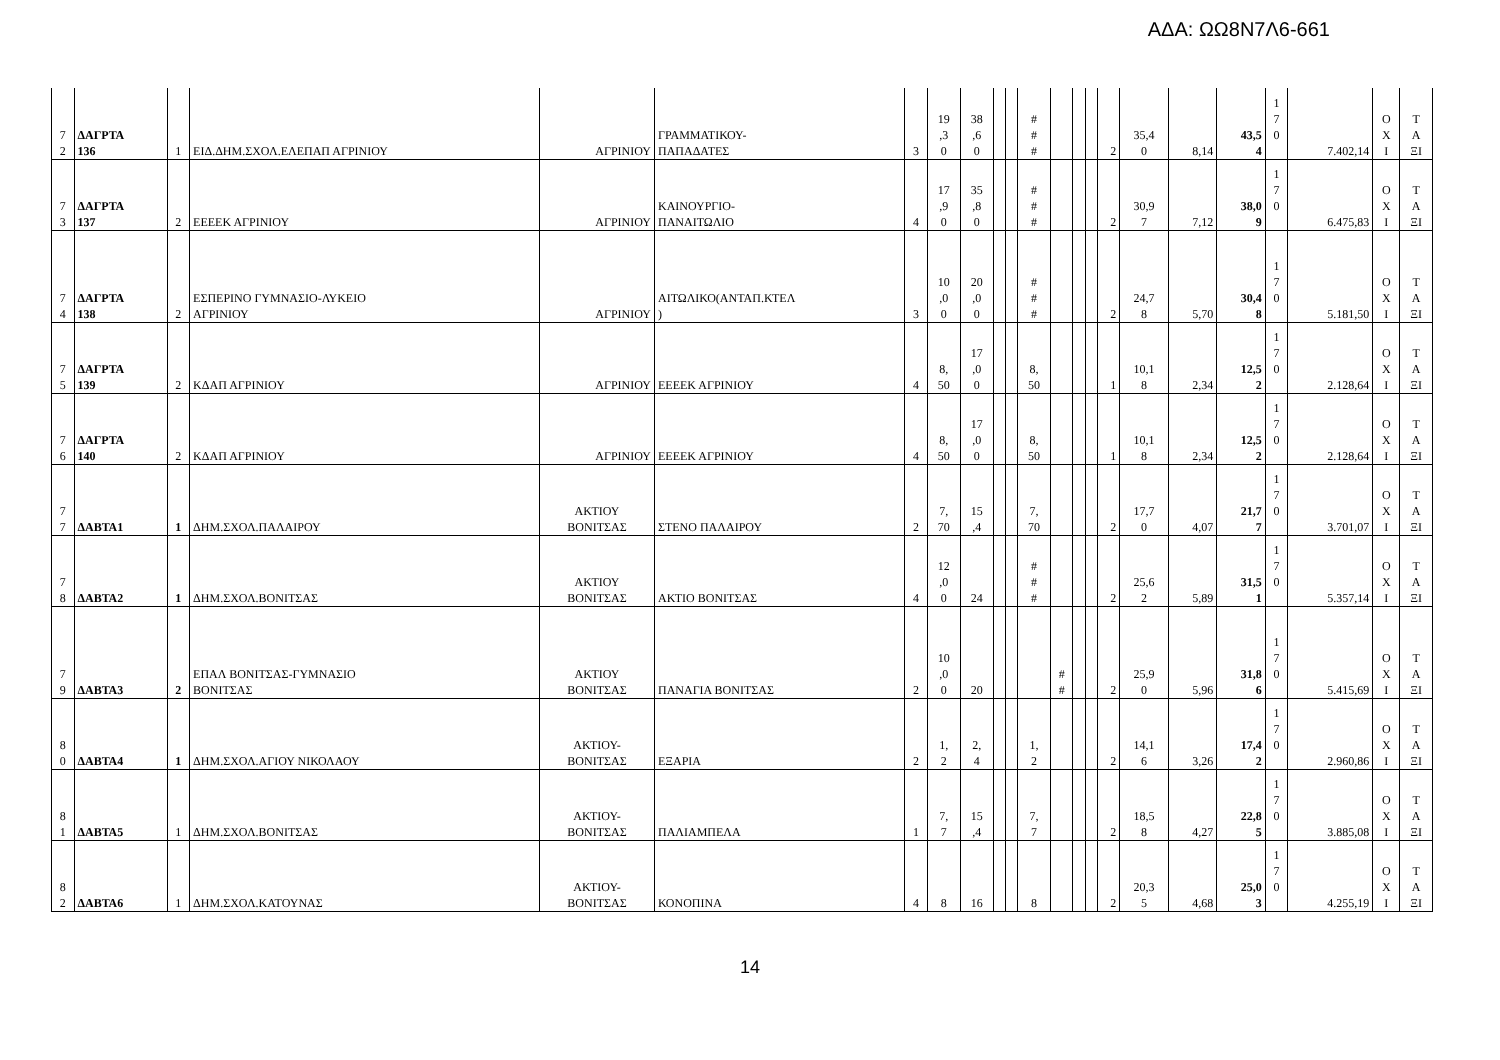ΑΔΑ: ΩΩ8Ν7Λ6-661
| 7 2 | ΔΑΓΡΤΑ 136 | 1 | ΕΙΔ.ΔΗΜ.ΣΧΟΛ.ΕΛΕΠΑΠ ΑΓΡΙΝΙΟΥ | ΑΓΡΙΝΙΟΥ | ΓΡΑΜΜΑΤΙΚΟΥ- ΠΑΠΑΔΑΤΕΣ | 3 | 19 ,3 0 | 38 ,6 0 | | | # # # | | | | 2 | 35,4 0 | 8,14 | 43,5 4 | 1 7 0 | 7.402,14 | Ο Χ Ι | Τ Α ΞΙ |
| 7 3 | ΔΑΓΡΤΑ 137 | 2 | ΕΕΕΕΚ ΑΓΡΙΝΙΟΥ | ΑΓΡΙΝΙΟΥ | ΚΑΙΝΟΥΡΓΙΟ- ΠΑΝΑΙΤΩΛΙΟ | 4 | 17 ,9 0 | 35 ,8 0 | | | # # # | | | | 2 | 30,9 7 | 7,12 | 38,0 9 | 1 7 0 | 6.475,83 | Ο Χ Ι | Τ Α ΞΙ |
| 7 4 | ΔΑΓΡΤΑ 138 | 2 | ΕΣΠΕΡΙΝΟ ΓΥΜΝΑΣΙΟ-ΛΥΚΕΙΟ ΑΓΡΙΝΙΟΥ | ΑΓΡΙΝΙΟΥ | ΑΙΤΩΛΙΚΟ(ΑΝΤΑΠ.ΚΤΕΛ ) | 3 | 10 ,0 0 | 20 ,0 0 | | | # # # | | | | 2 | 24,7 8 | 5,70 | 30,4 8 | 1 7 0 | 5.181,50 | Ο Χ Ι | Τ Α ΞΙ |
| 7 5 | ΔΑΓΡΤΑ 139 | 2 | ΚΔΑΠ ΑΓΡΙΝΙΟΥ | ΑΓΡΙΝΙΟΥ | ΕΕΕΕΚ ΑΓΡΙΝΙΟΥ | 4 | 8, 50 | 17 ,0 0 | | | 8, 50 | | | | 1 | 10,1 8 | 2,34 | 12,5 2 | 1 7 0 | 2.128,64 | Ο Χ Ι | Τ Α ΞΙ |
| 7 6 | ΔΑΓΡΤΑ 140 | 2 | ΚΔΑΠ ΑΓΡΙΝΙΟΥ | ΑΓΡΙΝΙΟΥ | ΕΕΕΕΚ ΑΓΡΙΝΙΟΥ | 4 | 8, 50 | 17 ,0 0 | | | 8, 50 | | | | 1 | 10,1 8 | 2,34 | 12,5 2 | 1 7 0 | 2.128,64 | Ο Χ Ι | Τ Α ΞΙ |
| 7 7 | ΔΑΒΤΑ1 | 1 | ΔΗΜ.ΣΧΟΛ.ΠΑΛΑΙΡΟΥ | ΑΚΤΙΟΥ ΒΟΝΙΤΣΑΣ | ΣΤΕΝΟ ΠΑΛΑΙΡΟΥ | 2 | 7, 70 | 15 ,4 | | | 7, 70 | | | | 2 | 17,7 0 | 4,07 | 21,7 7 | 1 7 0 | 3.701,07 | Ο Χ Ι | Τ Α ΞΙ |
| 7 8 | ΔΑΒΤΑ2 | 1 | ΔΗΜ.ΣΧΟΛ.ΒΟΝΙΤΣΑΣ | ΑΚΤΙΟΥ ΒΟΝΙΤΣΑΣ | ΑΚΤΙΟ ΒΟΝΙΤΣΑΣ | 4 | 12 ,0 0 | 24 | | | # # # | | | | 2 | 25,6 2 | 5,89 | 31,5 1 | 1 7 0 | 5.357,14 | Ο Χ Ι | Τ Α ΞΙ |
| 7 9 | ΔΑΒΤΑ3 | 2 | ΕΠΑΛ ΒΟΝΙΤΣΑΣ-ΓΥΜΝΑΣΙΟ ΒΟΝΙΤΣΑΣ | ΑΚΤΙΟΥ ΒΟΝΙΤΣΑΣ | ΠΑΝΑΓΙΑ ΒΟΝΙΤΣΑΣ | 2 | 10 ,0 0 | 20 | | | | # # | | | 2 | 25,9 0 | 5,96 | 31,8 6 | 1 7 0 | 5.415,69 | Ο Χ Ι | Τ Α ΞΙ |
| 8 0 | ΔΑΒΤΑ4 | 1 | ΔΗΜ.ΣΧΟΛ.ΑΓΙΟΥ ΝΙΚΟΛΑΟΥ | ΑΚΤΙΟΥ- ΒΟΝΙΤΣΑΣ | ΕΞΑΡΙΑ | 2 | 1, 2 | 2, 4 | | | 1, 2 | | | | 2 | 14,1 6 | 3,26 | 17,4 2 | 1 7 0 | 2.960,86 | Ο Χ Ι | Τ Α ΞΙ |
| 8 1 | ΔΑΒΤΑ5 | 1 | ΔΗΜ.ΣΧΟΛ.ΒΟΝΙΤΣΑΣ | ΑΚΤΙΟΥ- ΒΟΝΙΤΣΑΣ | ΠΑΛΙΑΜΠΕΛΑ | 1 | 7, 7 | 15 ,4 | | | 7, 7 | | | | 2 | 18,5 8 | 4,27 | 22,8 5 | 1 7 0 | 3.885,08 | Ο Χ Ι | Τ Α ΞΙ |
| 8 2 | ΔΑΒΤΑ6 | 1 | ΔΗΜ.ΣΧΟΛ.ΚΑΤΟΥΝΑΣ | ΑΚΤΙΟΥ- ΒΟΝΙΤΣΑΣ | ΚΟΝΟΠΙΝΑ | 4 | 8 | 16 | | | 8 | | | | 2 | 20,3 5 | 4,68 | 25,0 3 | 1 7 0 | 4.255,19 | Ο Χ Ι | Τ Α ΞΙ |
14